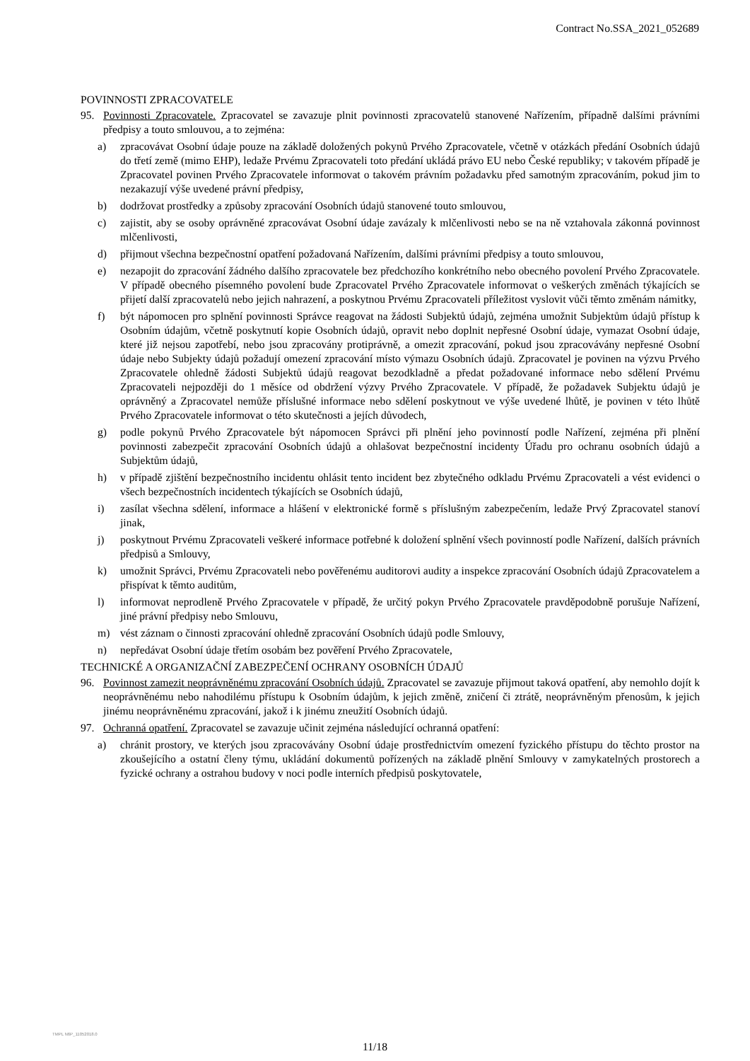Contract No.SSA_2021_052689
POVINNOSTI ZPRACOVATELE
95. Povinnosti Zpracovatele. Zpracovatel se zavazuje plnit povinnosti zpracovatelů stanovené Nařízením, případně dalšími právními předpisy a touto smlouvou, a to zejména:
a) zpracovávat Osobní údaje pouze na základě doložených pokynů Prvého Zpracovatele, včetně v otázkách předání Osobních údajů do třetí země (mimo EHP), ledaže Prvému Zpracovateli toto předání ukládá právo EU nebo České republiky; v takovém případě je Zpracovatel povinen Prvého Zpracovatele informovat o takovém právním požadavku před samotným zpracováním, pokud jim to nezakazují výše uvedené právní předpisy,
b) dodržovat prostředky a způsoby zpracování Osobních údajů stanovené touto smlouvou,
c) zajistit, aby se osoby oprávněné zpracovávat Osobní údaje zavázaly k mlčenlivosti nebo se na ně vztahovala zákonná povinnost mlčenlivosti,
d) přijmout všechna bezpečnostní opatření požadovaná Nařízením, dalšími právními předpisy a touto smlouvou,
e) nezapojit do zpracování žádného dalšího zpracovatele bez předchozího konkrétního nebo obecného povolení Prvého Zpracovatele. V případě obecného písemného povolení bude Zpracovatel Prvého Zpracovatele informovat o veškerých změnách týkajících se přijetí další zpracovatelů nebo jejich nahrazení, a poskytnou Prvému Zpracovateli příležitost vyslovit vůči těmto změnám námitky,
f) být nápomocen pro splnění povinnosti Správce reagovat na žádosti Subjektů údajů, zejména umožnit Subjektům údajů přístup k Osobním údajům, včetně poskytnutí kopie Osobních údajů, opravit nebo doplnit nepřesné Osobní údaje, vymazat Osobní údaje, které již nejsou zapotřebí, nebo jsou zpracovány protiprávně, a omezit zpracování, pokud jsou zpracovávány nepřesné Osobní údaje nebo Subjekty údajů požadují omezení zpracování místo výmazu Osobních údajů. Zpracovatel je povinen na výzvu Prvého Zpracovatele ohledně žádosti Subjektů údajů reagovat bezodkladně a předat požadované informace nebo sdělení Prvému Zpracovateli nejpozději do 1 měsíce od obdržení výzvy Prvého Zpracovatele. V případě, že požadavek Subjektu údajů je oprávněný a Zpracovatel nemůže příslušné informace nebo sdělení poskytnout ve výše uvedené lhůtě, je povinen v této lhůtě Prvého Zpracovatele informovat o této skutečnosti a jejích důvodech,
g) podle pokynů Prvého Zpracovatele být nápomocen Správci při plnění jeho povinností podle Nařízení, zejména při plnění povinnosti zabezpečit zpracování Osobních údajů a ohlašovat bezpečnostní incidenty Úřadu pro ochranu osobních údajů a Subjektům údajů,
h) v případě zjištění bezpečnostního incidentu ohlásit tento incident bez zbytečného odkladu Prvému Zpracovateli a vést evidenci o všech bezpečnostních incidentech týkajících se Osobních údajů,
i) zasílat všechna sdělení, informace a hlášení v elektronické formě s příslušným zabezpečením, ledaže Prvý Zpracovatel stanoví jinak,
j) poskytnout Prvému Zpracovateli veškeré informace potřebné k doložení splnění všech povinností podle Nařízení, dalších právních předpisů a Smlouvy,
k) umožnit Správci, Prvému Zpracovateli nebo pověřenému auditorovi audity a inspekce zpracování Osobních údajů Zpracovatelem a přispívat k těmto auditům,
l) informovat neprodleně Prvého Zpracovatele v případě, že určitý pokyn Prvého Zpracovatele pravděpodobně porušuje Nařízení, jiné právní předpisy nebo Smlouvu,
m) vést záznam o činnosti zpracování ohledně zpracování Osobních údajů podle Smlouvy,
n) nepředávat Osobní údaje třetím osobám bez pověření Prvého Zpracovatele,
TECHNICKÉ A ORGANIZAČNÍ ZABEZPEČENÍ OCHRANY OSOBNÍCH ÚDAJŮ
96. Povinnost zamezit neoprávněnému zpracování Osobních údajů. Zpracovatel se zavazuje přijmout taková opatření, aby nemohlo dojít k neoprávněnému nebo nahodilému přístupu k Osobním údajům, k jejich změně, zničení či ztrátě, neoprávněným přenosům, k jejich jinému neoprávněnému zpracování, jakož i k jinému zneužití Osobních údajů.
97. Ochranná opatření. Zpracovatel se zavazuje učinit zejména následující ochranná opatření:
a) chránit prostory, ve kterých jsou zpracovávány Osobní údaje prostřednictvím omezení fyzického přístupu do těchto prostor na zkoušejícího a ostatní členy týmu, ukládání dokumentů pořízených na základě plnění Smlouvy v zamykatelných prostorech a fyzické ochrany a ostrahou budovy v noci podle interních předpisů poskytovatele,
TMPL N6P_11052018.0
11/18